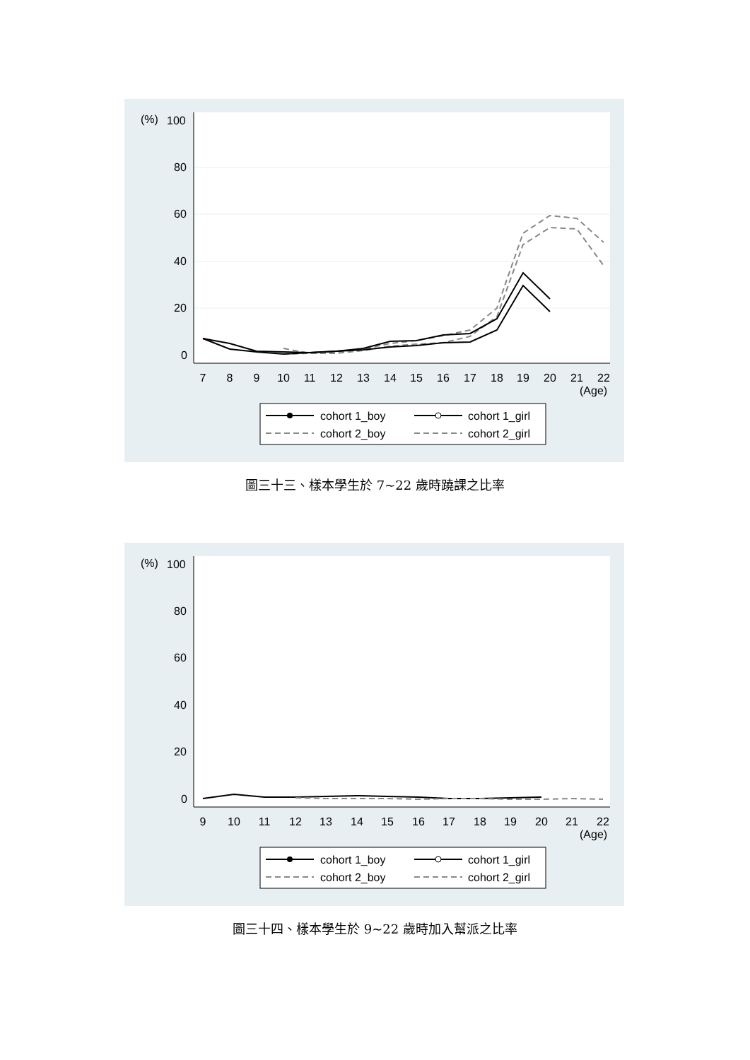(%)
100
80
60
40
20
0
7
8
9
10
11
12
13
14
15
16
17
18
19
20
21
22
(Age)
cohort 1_boy
cohort 1_girl
cohort 2_boy
cohort 2_girl
圖三十三、樣本學生於 7~22 歲時蹺課之比率
(%)
100
80
60
40
20
0
9
10
11
12
13
14
15
16
17
18
19
20
21
22
(Age)
cohort 1_boy
cohort 1_girl
cohort 2_boy
cohort 2_girl
圖三十四、樣本學生於 9~22 歲時加入幫派之比率